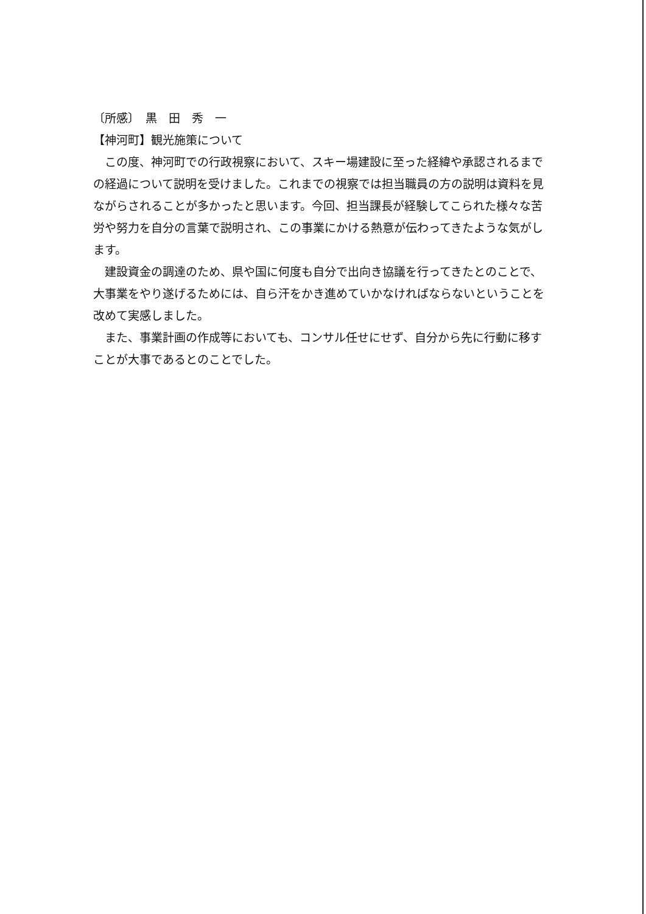〔所感〕　黒　田　秀　一
【神河町】観光施策について
この度、神河町での行政視察において、スキー場建設に至った経緯や承認されるまでの経過について説明を受けました。これまでの視察では担当職員の方の説明は資料を見ながらされることが多かったと思います。今回、担当課長が経験してこられた様々な苦労や努力を自分の言葉で説明され、この事業にかける熱意が伝わってきたような気がします。
建設資金の調達のため、県や国に何度も自分で出向き協議を行ってきたとのことで、大事業をやり遂げるためには、自ら汗をかき進めていかなければならないということを改めて実感しました。
また、事業計画の作成等においても、コンサル任せにせず、自分から先に行動に移すことが大事であるとのことでした。